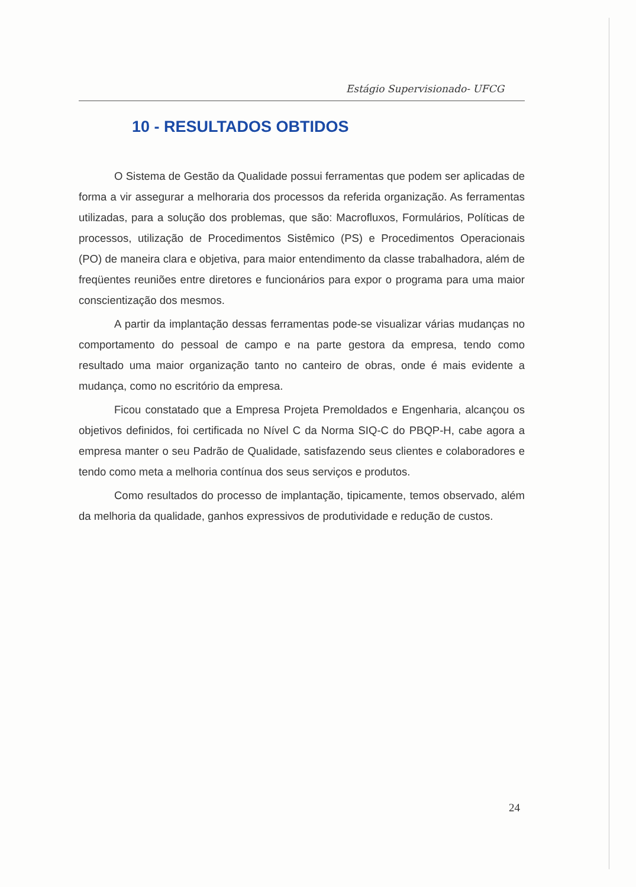Estágio Supervisionado- UFCG
10 - RESULTADOS OBTIDOS
O Sistema de Gestão da Qualidade possui ferramentas que podem ser aplicadas de forma a vir assegurar a melhoraria dos processos da referida organização. As ferramentas utilizadas, para a solução dos problemas, que são: Macrofluxos, Formulários, Políticas de processos, utilização de Procedimentos Sistêmico (PS) e Procedimentos Operacionais (PO) de maneira clara e objetiva, para maior entendimento da classe trabalhadora, além de freqüentes reuniões entre diretores e funcionários para expor o programa para uma maior conscientização dos mesmos.
A partir da implantação dessas ferramentas pode-se visualizar várias mudanças no comportamento do pessoal de campo e na parte gestora da empresa, tendo como resultado uma maior organização tanto no canteiro de obras, onde é mais evidente a mudança, como no escritório da empresa.
Ficou constatado que a Empresa Projeta Premoldados e Engenharia, alcançou os objetivos definidos, foi certificada no Nível C da Norma SIQ-C do PBQP-H, cabe agora a empresa manter o seu Padrão de Qualidade, satisfazendo seus clientes e colaboradores e tendo como meta a melhoria contínua dos seus serviços e produtos.
Como resultados do processo de implantação, tipicamente, temos observado, além da melhoria da qualidade, ganhos expressivos de produtividade e redução de custos.
24